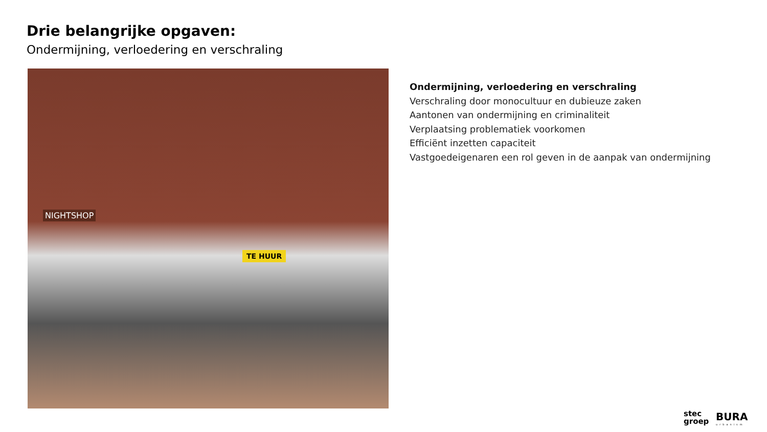Drie belangrijke opgaven:
Ondermijning, verloedering en verschraling
NIGHTSHOP
TE HUUR
Ondermijning, verloedering en verschraling
Verschraling door monocultuur en dubieuze zaken
Aantonen van ondermijning en criminaliteit
Verplaatsing problematiek voorkomen
Efficiënt inzetten capaciteit
Vastgoedeigenaren een rol geven in de aanpak van ondermijning
stec
groep
BURA
urbanism